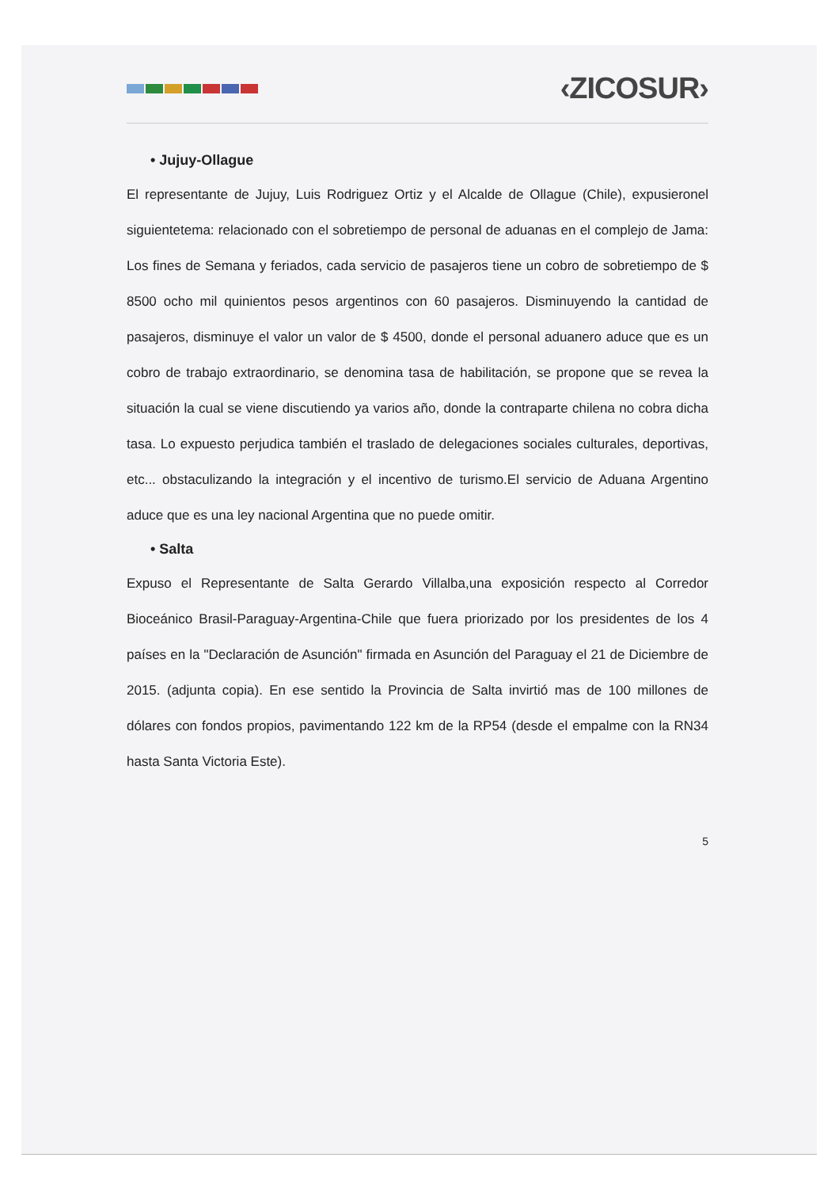‹ZICOSUR›
• Jujuy-Ollague
El representante de Jujuy, Luis Rodriguez Ortiz y el Alcalde de Ollague (Chile), expusieronel siguientetema: relacionado con el sobretiempo de personal de aduanas en el complejo de Jama: Los fines de Semana y feriados, cada servicio de pasajeros tiene un cobro de sobretiempo de $ 8500 ocho mil quinientos pesos argentinos con 60 pasajeros. Disminuyendo la cantidad de pasajeros, disminuye el valor un valor de $ 4500, donde el personal aduanero aduce que es un cobro de trabajo extraordinario, se denomina tasa de habilitación, se propone que se revea la situación la cual se viene discutiendo ya varios año, donde la contraparte chilena no cobra dicha tasa. Lo expuesto perjudica también el traslado de delegaciones sociales culturales, deportivas, etc... obstaculizando la integración y el incentivo de turismo.El servicio de Aduana Argentino aduce que es una ley nacional Argentina que no puede omitir.
• Salta
Expuso el Representante de Salta Gerardo Villalba,una exposición respecto al Corredor Bioceánico Brasil-Paraguay-Argentina-Chile que fuera priorizado por los presidentes de los 4 países en la "Declaración de Asunción" firmada en Asunción del Paraguay el 21 de Diciembre de 2015. (adjunta copia). En ese sentido la Provincia de Salta invirtió mas de 100 millones de dólares con fondos propios, pavimentando 122 km de la RP54 (desde el empalme con la RN34 hasta Santa Victoria Este).
5